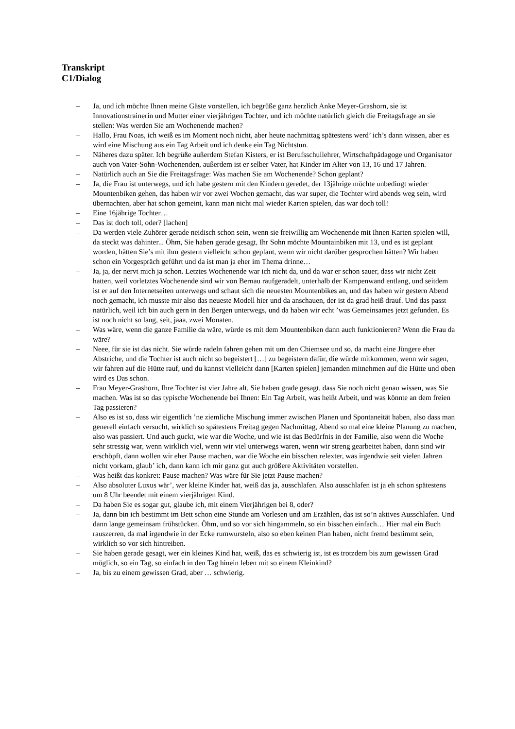Transkript
C1/Dialog
– Ja, und ich möchte Ihnen meine Gäste vorstellen, ich begrüße ganz herzlich Anke Meyer-Grashorn, sie ist Innovationstrainerin und Mutter einer vierjährigen Tochter, und ich möchte natürlich gleich die Freitagsfrage an sie stellen: Was werden Sie am Wochenende machen?
– Hallo, Frau Noas, ich weiß es im Moment noch nicht, aber heute nachmittag spätestens werd’ ich’s dann wissen, aber es wird eine Mischung aus ein Tag Arbeit und ich denke ein Tag Nichtstun.
– Näheres dazu später. Ich begrüße außerdem Stefan Kisters, er ist Berufsschullehrer, Wirtschaftpädagoge und Organisator auch von Vater-Sohn-Wochenenden, außerdem ist er selber Vater, hat Kinder im Alter von 13, 16 und 17 Jahren.
– Natürlich auch an Sie die Freitagsfrage: Was machen Sie am Wochenende? Schon geplant?
– Ja, die Frau ist unterwegs, und ich habe gestern mit den Kindern geredet, der 13jährige möchte unbedingt wieder Mountenbiken gehen, das haben wir vor zwei Wochen gemacht, das war super, die Tochter wird abends weg sein, wird übernachten, aber hat schon gemeint, kann man nicht mal wieder Karten spielen, das war doch toll!
– Eine 16jährige Tochter…
– Das ist doch toll, oder? [lachen]
– Da werden viele Zuhörer gerade neidisch schon sein, wenn sie freiwillig am Wochenende mit Ihnen Karten spielen will, da steckt was dahinter... Öhm, Sie haben gerade gesagt, Ihr Sohn möchte Mountainbiken mit 13, und es ist geplant worden, hätten Sie’s mit ihm gestern vielleicht schon geplant, wenn wir nicht darüber gesprochen hätten? Wir haben schon ein Vorgespräch geführt und da ist man ja eher im Thema drinne…
– Ja, ja, der nervt mich ja schon. Letztes Wochenende war ich nicht da, und da war er schon sauer, dass wir nicht Zeit hatten, weil vorletztes Wochenende sind wir von Bernau raufgeradelt, unterhalb der Kampenwand entlang, und seitdem ist er auf den Internetseiten unterwegs und schaut sich die neuesten Mountenbikes an, und das haben wir gestern Abend noch gemacht, ich musste mir also das neueste Modell hier und da anschauen, der ist da grad heiß drauf. Und das passt natürlich, weil ich bin auch gern in den Bergen unterwegs, und da haben wir echt ’was Gemeinsames jetzt gefunden. Es ist noch nicht so lang, seit, jaaa, zwei Monaten.
– Was wäre, wenn die ganze Familie da wäre, würde es mit dem Mountenbiken dann auch funktionieren? Wenn die Frau da wäre?
– Neee, für sie ist das nicht. Sie würde radeln fahren gehen mit um den Chiemsee und so, da macht eine Jüngere eher Abstriche, und die Tochter ist auch nicht so begeistert […] zu begeistern dafür, die würde mitkommen, wenn wir sagen, wir fahren auf die Hütte rauf, und du kannst vielleicht dann [Karten spielen] jemanden mitnehmen auf die Hütte und oben wird es Das schon.
– Frau Meyer-Grashorn, Ihre Tochter ist vier Jahre alt, Sie haben grade gesagt, dass Sie noch nicht genau wissen, was Sie machen. Was ist so das typische Wochenende bei Ihnen: Ein Tag Arbeit, was heißt Arbeit, und was könnte an dem freien Tag passieren?
– Also es ist so, dass wir eigentlich ’ne ziemliche Mischung immer zwischen Planen und Spontaneität haben, also dass man generell einfach versucht, wirklich so spätestens Freitag gegen Nachmittag, Abend so mal eine kleine Planung zu machen, also was passiert. Und auch guckt, wie war die Woche, und wie ist das Bedürfnis in der Familie, also wenn die Woche sehr stressig war, wenn wirklich viel, wenn wir viel unterwegs waren, wenn wir streng gearbeitet haben, dann sind wir erschöpft, dann wollen wir eher Pause machen, war die Woche ein bisschen relexter, was irgendwie seit vielen Jahren nicht vorkam, glaub’ ich, dann kann ich mir ganz gut auch größere Aktivitäten vorstellen.
– Was heißt das konkret: Pause machen? Was wäre für Sie jetzt Pause machen?
– Also absoluter Luxus wär’, wer kleine Kinder hat, weiß das ja, ausschlafen. Also ausschlafen ist ja eh schon spätestens um 8 Uhr beendet mit einem vierjährigen Kind.
– Da haben Sie es sogar gut, glaube ich, mit einem Vierjährigen bei 8, oder?
– Ja, dann bin ich bestimmt im Bett schon eine Stunde am Vorlesen und am Erzählen, das ist so’n aktives Ausschlafen. Und dann lange gemeinsam frühstücken. Öhm, und so vor sich hingammeln, so ein bisschen einfach… Hier mal ein Buch rauszerren, da mal irgendwie in der Ecke rumwursteln, also so eben keinen Plan haben, nicht fremd bestimmt sein, wirklich so vor sich hintreiben.
– Sie haben gerade gesagt, wer ein kleines Kind hat, weiß, das es schwierig ist, ist es trotzdem bis zum gewissen Grad möglich, so ein Tag, so einfach in den Tag hinein leben mit so einem Kleinkind?
– Ja, bis zu einem gewissen Grad, aber … schwierig.